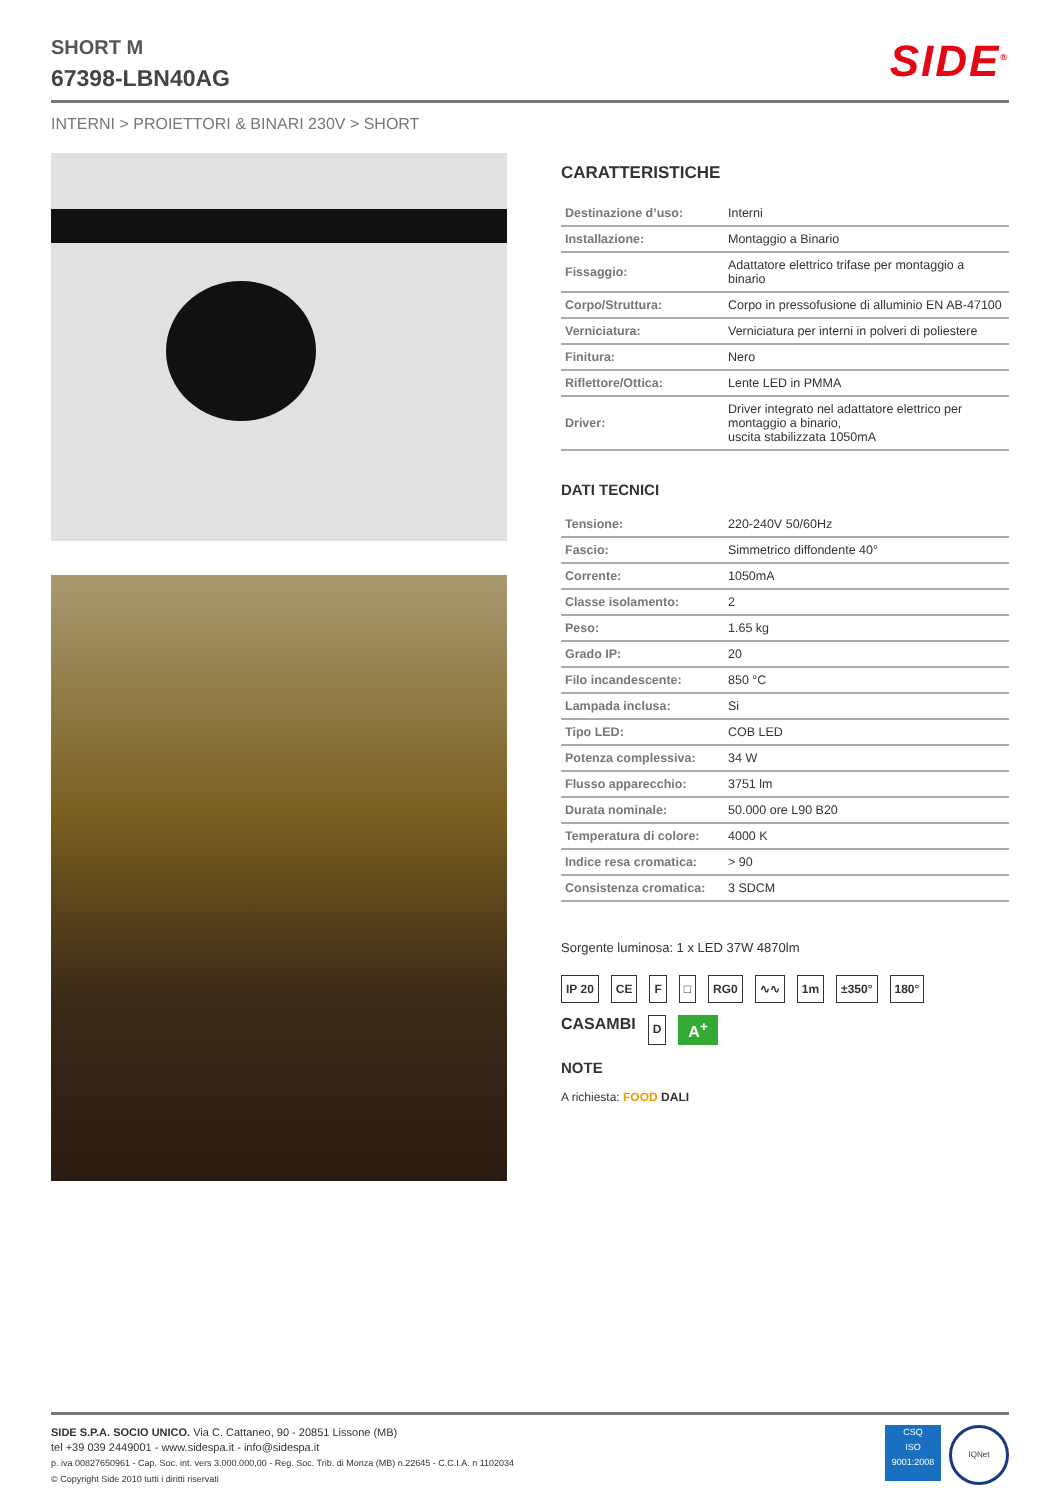SHORT M
67398-LBN40AG
SIDE<sup>®</sup>
INTERNI > PROIETTORI & BINARI 230V > SHORT
CARATTERISTICHE
| Destinazione d’uso: | Interni |
| Installazione: | Montaggio a Binario |
| Fissaggio: | Adattatore elettrico trifase per montaggio a binario |
| Corpo/Struttura: | Corpo in pressofusione di alluminio EN AB-47100 |
| Verniciatura: | Verniciatura per interni in polveri di poliestere |
| Finitura: | Nero |
| Riflettore/Ottica: | Lente LED in PMMA |
| Driver: | Driver integrato nel adattatore elettrico per montaggio a binario, uscita stabilizzata 1050mA |
DATI TECNICI
| Tensione: | 220-240V 50/60Hz |
| Fascio: | Simmetrico diffondente 40° |
| Corrente: | 1050mA |
| Classe isolamento: | 2 |
| Peso: | 1.65 kg |
| Grado IP: | 20 |
| Filo incandescente: | 850 °C |
| Lampada inclusa: | Si |
| Tipo LED: | COB LED |
| Potenza complessiva: | 34 W |
| Flusso apparecchio: | 3751 lm |
| Durata nominale: | 50.000 ore L90 B20 |
| Temperatura di colore: | 4000 K |
| Indice resa cromatica: | > 90 |
| Consistenza cromatica: | 3 SDCM |
Sorgente luminosa: 1 x LED 37W 4870lm
IP 20 CE F □ RG0 ∿∿ 1m ±350° 180° CASAMBI D A<sup>+</sup>
NOTE
A richiesta: FOOD DALI
SIDE S.P.A. SOCIO UNICO. Via C. Cattaneo, 90 - 20851 Lissone (MB)
tel +39 039 2449001 - www.sidespa.it - info@sidespa.it
p. iva 00827650961 - Cap. Soc. int. vers 3.000.000,00 - Reg. Soc. Trib. di Monza (MB) n.22645 - C.C.I.A. n 1102034
© Copyright Side 2010 tutti i diritti riservati
CSQ
ISO
9001:2008
IQNet